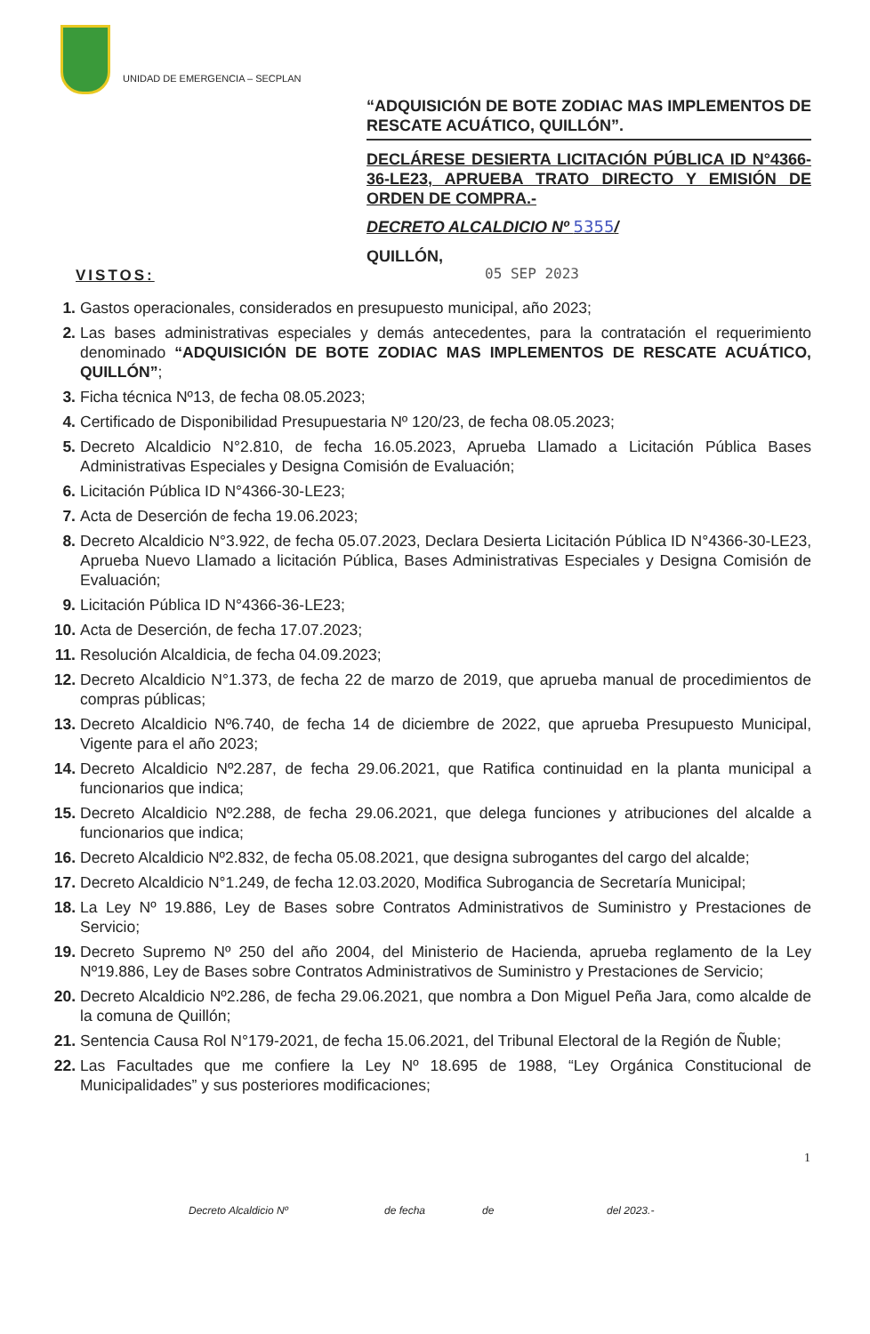UNIDAD DE EMERGENCIA – SECPLAN
“ADQUISICIÓN DE BOTE ZODIAC MAS IMPLEMENTOS DE RESCATE ACUÁTICO, QUILLÓN”.
DECLÁRESE DESIERTA LICITACIÓN PÚBLICA ID N°4366-36-LE23, APRUEBA TRATO DIRECTO Y EMISIÓN DE ORDEN DE COMPRA.-
DECRETO ALCALDICIO Nº 5355/
QUILLÓN,
05 SEP 2023
VISTOS:
1. Gastos operacionales, considerados en presupuesto municipal, año 2023;
2. Las bases administrativas especiales y demás antecedentes, para la contratación el requerimiento denominado “ADQUISICIÓN DE BOTE ZODIAC MAS IMPLEMENTOS DE RESCATE ACUÁTICO, QUILLÓN”;
3. Ficha técnica Nº13, de fecha 08.05.2023;
4. Certificado de Disponibilidad Presupuestaria Nº 120/23, de fecha 08.05.2023;
5. Decreto Alcaldicio N°2.810, de fecha 16.05.2023, Aprueba Llamado a Licitación Pública Bases Administrativas Especiales y Designa Comisión de Evaluación;
6. Licitación Pública ID N°4366-30-LE23;
7. Acta de Deserción de fecha 19.06.2023;
8. Decreto Alcaldicio N°3.922, de fecha 05.07.2023, Declara Desierta Licitación Pública ID N°4366-30-LE23, Aprueba Nuevo Llamado a licitación Pública, Bases Administrativas Especiales y Designa Comisión de Evaluación;
9. Licitación Pública ID N°4366-36-LE23;
10. Acta de Deserción, de fecha 17.07.2023;
11. Resolución Alcaldicia, de fecha 04.09.2023;
12. Decreto Alcaldicio N°1.373, de fecha 22 de marzo de 2019, que aprueba manual de procedimientos de compras públicas;
13. Decreto Alcaldicio Nº6.740, de fecha 14 de diciembre de 2022, que aprueba Presupuesto Municipal, Vigente para el año 2023;
14. Decreto Alcaldicio Nº2.287, de fecha 29.06.2021, que Ratifica continuidad en la planta municipal a funcionarios que indica;
15. Decreto Alcaldicio Nº2.288, de fecha 29.06.2021, que delega funciones y atribuciones del alcalde a funcionarios que indica;
16. Decreto Alcaldicio Nº2.832, de fecha 05.08.2021, que designa subrogantes del cargo del alcalde;
17. Decreto Alcaldicio N°1.249, de fecha 12.03.2020, Modifica Subrogancia de Secretaría Municipal;
18. La Ley Nº 19.886, Ley de Bases sobre Contratos Administrativos de Suministro y Prestaciones de Servicio;
19. Decreto Supremo Nº 250 del año 2004, del Ministerio de Hacienda, aprueba reglamento de la Ley Nº19.886, Ley de Bases sobre Contratos Administrativos de Suministro y Prestaciones de Servicio;
20. Decreto Alcaldicio Nº2.286, de fecha 29.06.2021, que nombra a Don Miguel Peña Jara, como alcalde de la comuna de Quillón;
21. Sentencia Causa Rol N°179-2021, de fecha 15.06.2021, del Tribunal Electoral de la Región de Ñuble;
22. Las Facultades que me confiere la Ley Nº 18.695 de 1988, “Ley Orgánica Constitucional de Municipalidades” y sus posteriores modificaciones;
1
Decreto Alcaldicio Nº de fecha de del 2023.-